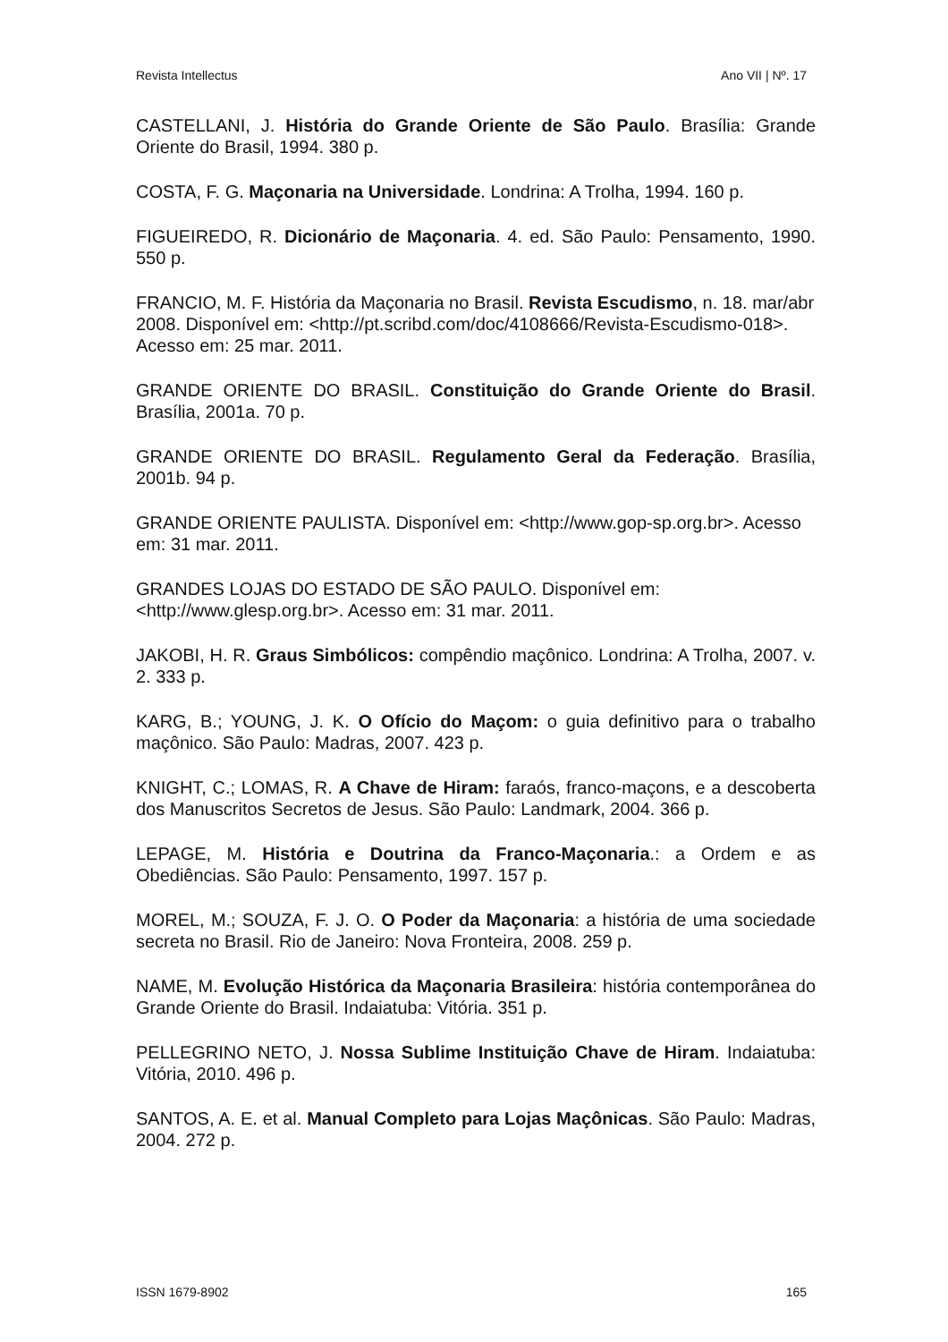Revista Intellectus Ano VII | Nº. 17
CASTELLANI, J. História do Grande Oriente de São Paulo. Brasília: Grande Oriente do Brasil, 1994. 380 p.
COSTA, F. G. Maçonaria na Universidade. Londrina: A Trolha, 1994. 160 p.
FIGUEIREDO, R. Dicionário de Maçonaria. 4. ed. São Paulo: Pensamento, 1990. 550 p.
FRANCIO, M. F. História da Maçonaria no Brasil. Revista Escudismo, n. 18. mar/abr 2008. Disponível em: <http://pt.scribd.com/doc/4108666/Revista-Escudismo-018>. Acesso em: 25 mar. 2011.
GRANDE ORIENTE DO BRASIL. Constituição do Grande Oriente do Brasil. Brasília, 2001a. 70 p.
GRANDE ORIENTE DO BRASIL. Regulamento Geral da Federação. Brasília, 2001b. 94 p.
GRANDE ORIENTE PAULISTA. Disponível em: <http://www.gop-sp.org.br>. Acesso em: 31 mar. 2011.
GRANDES LOJAS DO ESTADO DE SÃO PAULO. Disponível em: <http://www.glesp.org.br>. Acesso em: 31 mar. 2011.
JAKOBI, H. R. Graus Simbólicos: compêndio maçônico. Londrina: A Trolha, 2007. v. 2. 333 p.
KARG, B.; YOUNG, J. K. O Ofício do Maçom: o guia definitivo para o trabalho maçônico. São Paulo: Madras, 2007. 423 p.
KNIGHT, C.; LOMAS, R. A Chave de Hiram: faraós, franco-maçons, e a descoberta dos Manuscritos Secretos de Jesus. São Paulo: Landmark, 2004. 366 p.
LEPAGE, M. História e Doutrina da Franco-Maçonaria.: a Ordem e as Obediências. São Paulo: Pensamento, 1997. 157 p.
MOREL, M.; SOUZA, F. J. O. O Poder da Maçonaria: a história de uma sociedade secreta no Brasil. Rio de Janeiro: Nova Fronteira, 2008. 259 p.
NAME, M. Evolução Histórica da Maçonaria Brasileira: história contemporânea do Grande Oriente do Brasil. Indaiatuba: Vitória. 351 p.
PELLEGRINO NETO, J. Nossa Sublime Instituição Chave de Hiram. Indaiatuba: Vitória, 2010. 496 p.
SANTOS, A. E. et al. Manual Completo para Lojas Maçônicas. São Paulo: Madras, 2004. 272 p.
ISSN 1679-8902 165